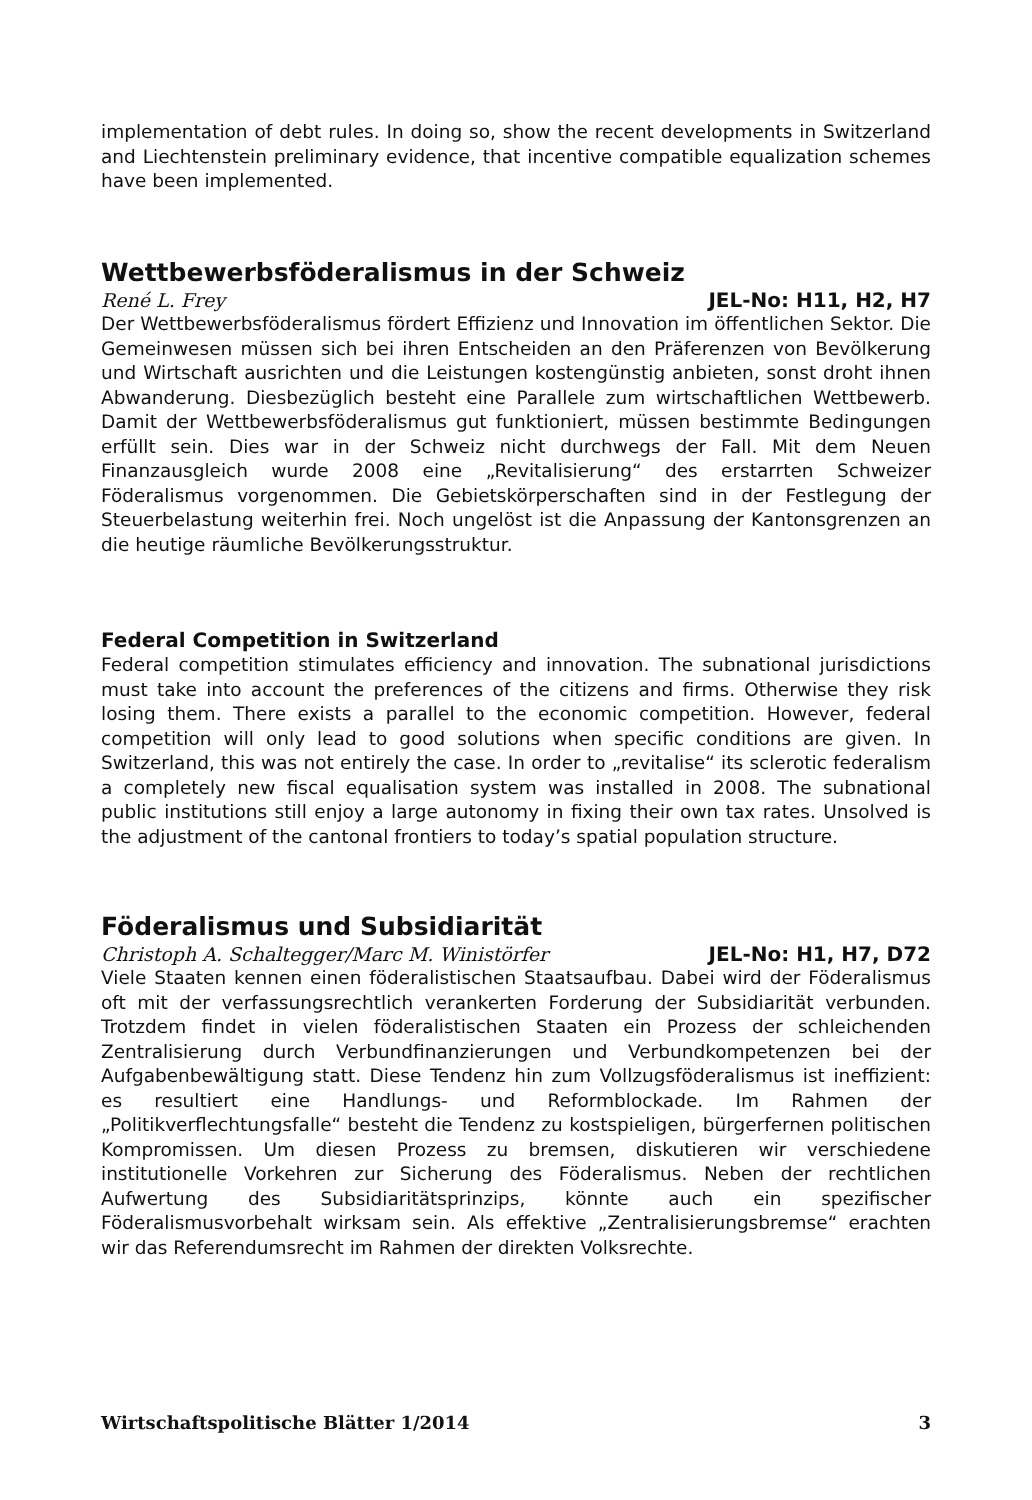implementation of debt rules. In doing so, show the recent developments in Switzerland and Liechtenstein preliminary evidence, that incentive compatible equalization schemes have been implemented.
Wettbewerbsföderalismus in der Schweiz
René L. Frey JEL-No: H11, H2, H7
Der Wettbewerbsföderalismus fördert Effizienz und Innovation im öffentlichen Sektor. Die Gemeinwesen müssen sich bei ihren Entscheiden an den Präferenzen von Bevölkerung und Wirtschaft ausrichten und die Leistungen kostengünstig anbieten, sonst droht ihnen Abwanderung. Diesbezüglich besteht eine Parallele zum wirtschaftlichen Wettbewerb. Damit der Wettbewerbsföderalismus gut funktioniert, müssen bestimmte Bedingungen erfüllt sein. Dies war in der Schweiz nicht durchwegs der Fall. Mit dem Neuen Finanzausgleich wurde 2008 eine „Revitalisierung“ des erstarrten Schweizer Föderalismus vorgenommen. Die Gebietskörperschaften sind in der Festlegung der Steuerbelastung weiterhin frei. Noch ungelöst ist die Anpassung der Kantonsgrenzen an die heutige räumliche Bevölkerungsstruktur.
Federal Competition in Switzerland
Federal competition stimulates efficiency and innovation. The subnational jurisdictions must take into account the preferences of the citizens and firms. Otherwise they risk losing them. There exists a parallel to the economic competition. However, federal competition will only lead to good solutions when specific conditions are given. In Switzerland, this was not entirely the case. In order to „revitalise“ its sclerotic federalism a completely new fiscal equalisation system was installed in 2008. The subnational public institutions still enjoy a large autonomy in fixing their own tax rates. Unsolved is the adjustment of the cantonal frontiers to today’s spatial population structure.
Föderalismus und Subsidiarität
Christoph A. Schaltegger/Marc M. Winistörfer JEL-No: H1, H7, D72
Viele Staaten kennen einen föderalistischen Staatsaufbau. Dabei wird der Föderalismus oft mit der verfassungsrechtlich verankerten Forderung der Subsidiarität verbunden. Trotzdem findet in vielen föderalistischen Staaten ein Prozess der schleichenden Zentralisierung durch Verbundfinanzierungen und Verbundkompetenzen bei der Aufgabenbewältigung statt. Diese Tendenz hin zum Vollzugsföderalismus ist ineffizient: es resultiert eine Handlungs- und Reformblockade. Im Rahmen der „Politikverflechtungsfalle“ besteht die Tendenz zu kostspieligen, bürgerfernen politischen Kompromissen. Um diesen Prozess zu bremsen, diskutieren wir verschiedene institutionelle Vorkehren zur Sicherung des Föderalismus. Neben der rechtlichen Aufwertung des Subsidiaritätsprinzips, könnte auch ein spezifischer Föderalismusvorbehalt wirksam sein. Als effektive „Zentralisierungsbremse“ erachten wir das Referendumsrecht im Rahmen der direkten Volksrechte.
Wirtschaftspolitische Blätter 1/2014 3